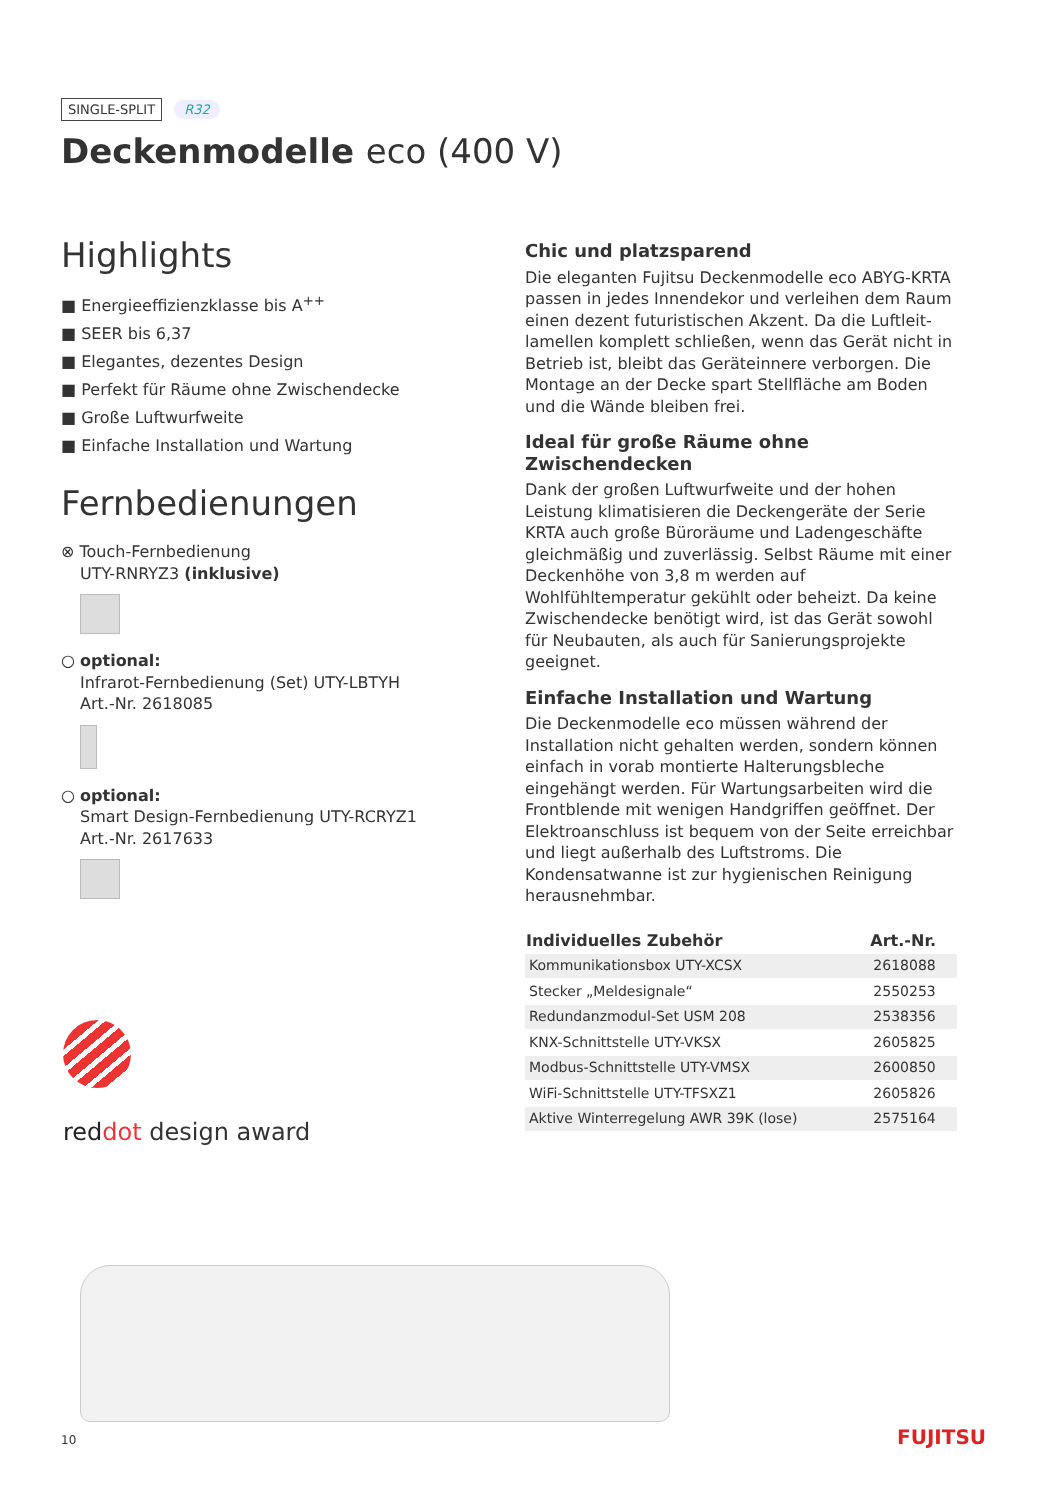SINGLE-SPLIT R32
Deckenmodelle eco (400 V)
Highlights
■ Energieeffizienzklasse bis A<sup>++</sup>
■ SEER bis 6,37
■ Elegantes, dezentes Design
■ Perfekt für Räume ohne Zwischendecke
■ Große Luftwurfweite
■ Einfache Installation und Wartung
Fernbedienungen
⊗ Touch-Fernbedienung
UTY-RNRYZ3 (inklusive)
○ optional:
Infrarot-Fernbedienung (Set) UTY-LBTYH
Art.-Nr. 2618085
○ optional:
Smart Design-Fernbedienung UTY-RCRYZ1
Art.-Nr. 2617633
Chic und platzsparend
Die eleganten Fujitsu Deckenmodelle eco ABYG-KRTA passen in jedes Innendekor und verleihen dem Raum einen dezent futuristischen Akzent. Da die Luftleit­lamellen komplett schließen, wenn das Gerät nicht in Betrieb ist, bleibt das Geräteinnere verborgen. Die Montage an der Decke spart Stellfläche am Boden und die Wände bleiben frei.
Ideal für große Räume ohne Zwischendecken
Dank der großen Luftwurfweite und der hohen Leistung klimatisieren die Deckengeräte der Serie KRTA auch große Büroräume und Ladengeschäfte gleichmäßig und zuver­lässig. Selbst Räume mit einer Deckenhöhe von 3,8 m wer­den auf Wohlfühltemperatur gekühlt oder beheizt. Da keine Zwischendecke benötigt wird, ist das Gerät sowohl für Neubauten, als auch für Sanierungsprojekte geeignet.
Einfache Installation und Wartung
Die Deckenmodelle eco müssen während der Installation nicht gehalten werden, sondern können einfach in vorab montierte Halterungsbleche eingehängt werden. Für War­tungsarbeiten wird die Frontblende mit wenigen Hand­griffen geöffnet. Der Elektroanschluss ist bequem von der Seite erreichbar und liegt außerhalb des Luftstroms. Die Kondensatwanne ist zur hygienischen Reinigung herausnehmbar.
| Individuelles Zubehör | Art.-Nr. |
| --- | --- |
| Kommunikationsbox UTY-XCSX | 2618088 |
| Stecker „Meldesignale“ | 2550253 |
| Redundanzmodul-Set USM 208 | 2538356 |
| KNX-Schnittstelle UTY-VKSX | 2605825 |
| Modbus-Schnittstelle UTY-VMSX | 2600850 |
| WiFi-Schnittstelle UTY-TFSXZ1 | 2605826 |
| Aktive Winterregelung AWR 39K (lose) | 2575164 |
red dot design award
10 FUJITSU